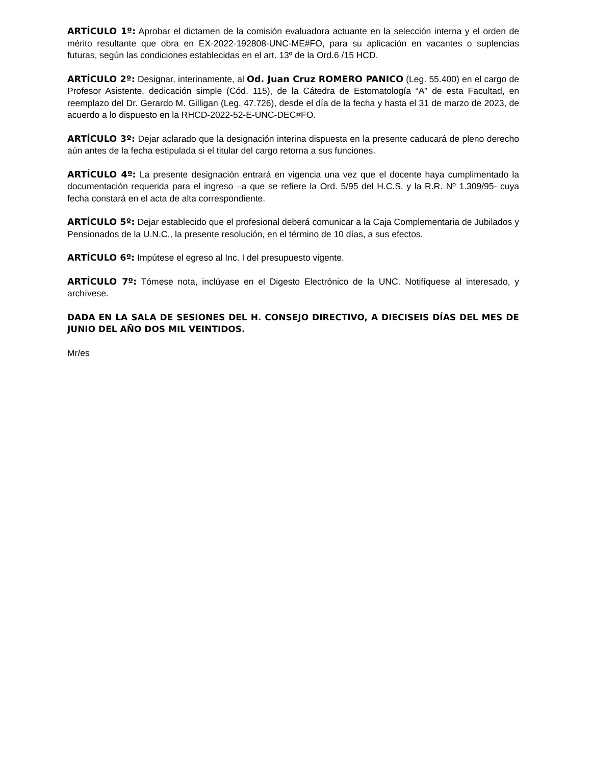ARTÍCULO 1º: Aprobar el dictamen de la comisión evaluadora actuante en la selección interna y el orden de mérito resultante que obra en EX-2022-192808-UNC-ME#FO, para su aplicación en vacantes o suplencias futuras, según las condiciones establecidas en el art. 13º de la Ord.6 /15 HCD.
ARTÍCULO 2º: Designar, interinamente, al Od. Juan Cruz ROMERO PANICO (Leg. 55.400) en el cargo de Profesor Asistente, dedicación simple (Cód. 115), de la Cátedra de Estomatología “A” de esta Facultad, en reemplazo del Dr. Gerardo M. Gilligan (Leg. 47.726), desde el día de la fecha y hasta el 31 de marzo de 2023, de acuerdo a lo dispuesto en la RHCD-2022-52-E-UNC-DEC#FO.
ARTÍCULO 3º: Dejar aclarado que la designación interina dispuesta en la presente caducará de pleno derecho aún antes de la fecha estipulada si el titular del cargo retorna a sus funciones.
ARTÍCULO 4º: La presente designación entrará en vigencia una vez que el docente haya cumplimentado la documentación requerida para el ingreso –a que se refiere la Ord. 5/95 del H.C.S. y la R.R. Nº 1.309/95- cuya fecha constará en el acta de alta correspondiente.
ARTÍCULO 5º: Dejar establecido que el profesional deberá comunicar a la Caja Complementaria de Jubilados y Pensionados de la U.N.C., la presente resolución, en el término de 10 días, a sus efectos.
ARTÍCULO 6º: Impútese el egreso al Inc. I del presupuesto vigente.
ARTÍCULO 7º: Tómese nota, inclúyase en el Digesto Electrónico de la UNC. Notifíquese al interesado, y archívese.
DADA EN LA SALA DE SESIONES DEL H. CONSEJO DIRECTIVO, A DIECISEIS DÍAS DEL MES DE JUNIO DEL AÑO DOS MIL VEINTIDOS.
Mr/es